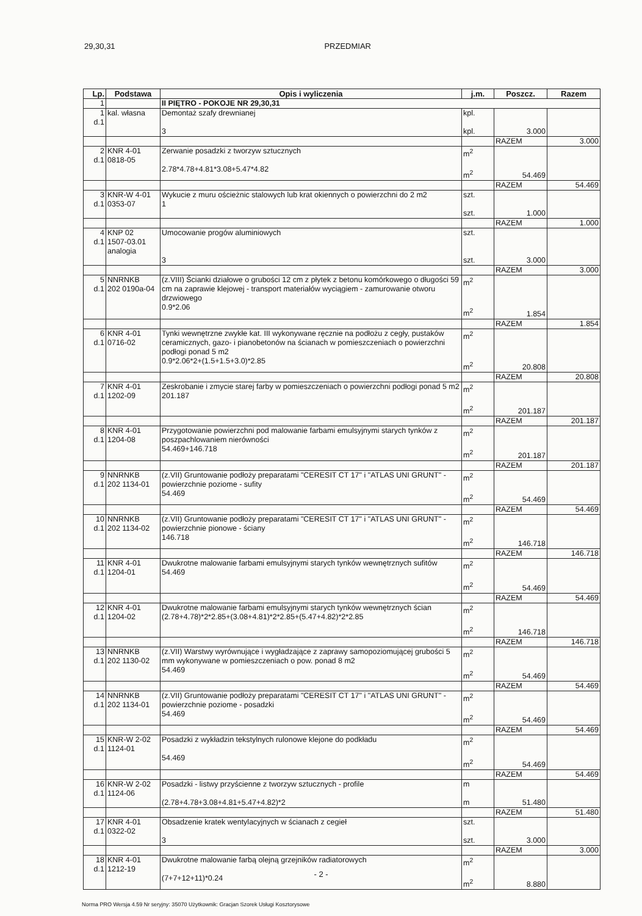29,30,31 PRZEDMIAR
| Lp. | Podstawa | Opis i wyliczenia | j.m. | Poszcz. | Razem |
| --- | --- | --- | --- | --- | --- |
| 1 | | II PIĘTRO - POKOJE NR 29,30,31 | | | |
| 1 d.1 | kal. własna | Demontaż szafy drewnianej 3 | kpl. kpl. | 3.000 | |
| | | | | RAZEM | 3.000 |
| 2 d.1 | KNR 4-01 0818-05 | Zerwanie posadzki z tworzyw sztucznych 2.78*4.78+4.81*3.08+5.47*4.82 | m<sup>2</sup> m<sup>2</sup> | 54.469 | |
| | | | | RAZEM | 54.469 |
| 3 d.1 | KNR-W 4-01 0353-07 | Wykucie z muru ościeżnic stalowych lub krat okiennych o powierzchni do 2 m2 1 | szt. szt. | 1.000 | |
| | | | | RAZEM | 1.000 |
| 4 d.1 | KNP 02 1507-03.01 analogia | Umocowanie progów aluminiowych 3 | szt. szt. | 3.000 | |
| | | | | RAZEM | 3.000 |
| 5 d.1 | NNRNKB 202 0190a-04 | (z.VIII) Ścianki działowe o grubości 12 cm z płytek z betonu komórkowego o długości 59 cm na zaprawie klejowej - transport materiałów wyciągiem - zamurowanie otworu drzwiowego 0.9*2.06 | m<sup>2</sup> m<sup>2</sup> | 1.854 | |
| | | | | RAZEM | 1.854 |
| 6 d.1 | KNR 4-01 0716-02 | Tynki wewnętrzne zwykłe kat. III wykonywane ręcznie na podłożu z cegły, pustaków ceramicznych, gazo- i pianobetonów na ścianach w pomieszczeniach o powierzchni podłogi ponad 5 m2 0.9*2.06*2+(1.5+1.5+3.0)*2.85 | m<sup>2</sup> m<sup>2</sup> | 20.808 | |
| | | | | RAZEM | 20.808 |
| 7 d.1 | KNR 4-01 1202-09 | Zeskrobanie i zmycie starej farby w pomieszczeniach o powierzchni podłogi ponad 5 m2 201.187 | m<sup>2</sup> m<sup>2</sup> | 201.187 | |
| | | | | RAZEM | 201.187 |
| 8 d.1 | KNR 4-01 1204-08 | Przygotowanie powierzchni pod malowanie farbami emulsyjnymi starych tynków z poszpachlowaniem nierówności 54.469+146.718 | m<sup>2</sup> m<sup>2</sup> | 201.187 | |
| | | | | RAZEM | 201.187 |
| 9 d.1 | NNRNKB 202 1134-01 | (z.VII) Gruntowanie podłoży preparatami "CERESIT CT 17" i "ATLAS UNI GRUNT" - powierzchnie poziome - sufity 54.469 | m<sup>2</sup> m<sup>2</sup> | 54.469 | |
| | | | | RAZEM | 54.469 |
| 10 d.1 | NNRNKB 202 1134-02 | (z.VII) Gruntowanie podłoży preparatami "CERESIT CT 17" i "ATLAS UNI GRUNT" - powierzchnie pionowe - ściany 146.718 | m<sup>2</sup> m<sup>2</sup> | 146.718 | |
| | | | | RAZEM | 146.718 |
| 11 d.1 | KNR 4-01 1204-01 | Dwukrotne malowanie farbami emulsyjnymi starych tynków wewnętrznych sufitów 54.469 | m<sup>2</sup> m<sup>2</sup> | 54.469 | |
| | | | | RAZEM | 54.469 |
| 12 d.1 | KNR 4-01 1204-02 | Dwukrotne malowanie farbami emulsyjnymi starych tynków wewnętrznych ścian (2.78+4.78)*2*2.85+(3.08+4.81)*2*2.85+(5.47+4.82)*2*2.85 | m<sup>2</sup> m<sup>2</sup> | 146.718 | |
| | | | | RAZEM | 146.718 |
| 13 d.1 | NNRNKB 202 1130-02 | (z.VII) Warstwy wyrównujące i wygładzające z zaprawy samopoziomującej grubości 5 mm wykonywane w pomieszczeniach o pow. ponad 8 m2 54.469 | m<sup>2</sup> m<sup>2</sup> | 54.469 | |
| | | | | RAZEM | 54.469 |
| 14 d.1 | NNRNKB 202 1134-01 | (z.VII) Gruntowanie podłoży preparatami "CERESIT CT 17" i "ATLAS UNI GRUNT" - powierzchnie poziome - posadzki 54.469 | m<sup>2</sup> m<sup>2</sup> | 54.469 | |
| | | | | RAZEM | 54.469 |
| 15 d.1 | KNR-W 2-02 1124-01 | Posadzki z wykładzin tekstylnych rulonowe klejone do podkładu 54.469 | m<sup>2</sup> m<sup>2</sup> | 54.469 | |
| | | | | RAZEM | 54.469 |
| 16 d.1 | KNR-W 2-02 1124-06 | Posadzki - listwy przyścienne z tworzyw sztucznych - profile (2.78+4.78+3.08+4.81+5.47+4.82)*2 | m m | 51.480 | |
| | | | | RAZEM | 51.480 |
| 17 d.1 | KNR 4-01 0322-02 | Obsadzenie kratek wentylacyjnych w ścianach z cegieł 3 | szt. szt. | 3.000 | |
| | | | | RAZEM | 3.000 |
| 18 d.1 | KNR 4-01 1212-19 | Dwukrotne malowanie farbą olejną grzejników radiatorowych (7+7+12+11)*0.24 | m<sup>2</sup> m<sup>2</sup> | 8.880 | |
- 2 -
Norma PRO Wersja 4.59 Nr seryjny: 35070 Użytkownik: Gracjan Szorek Usługi Kosztorysowe